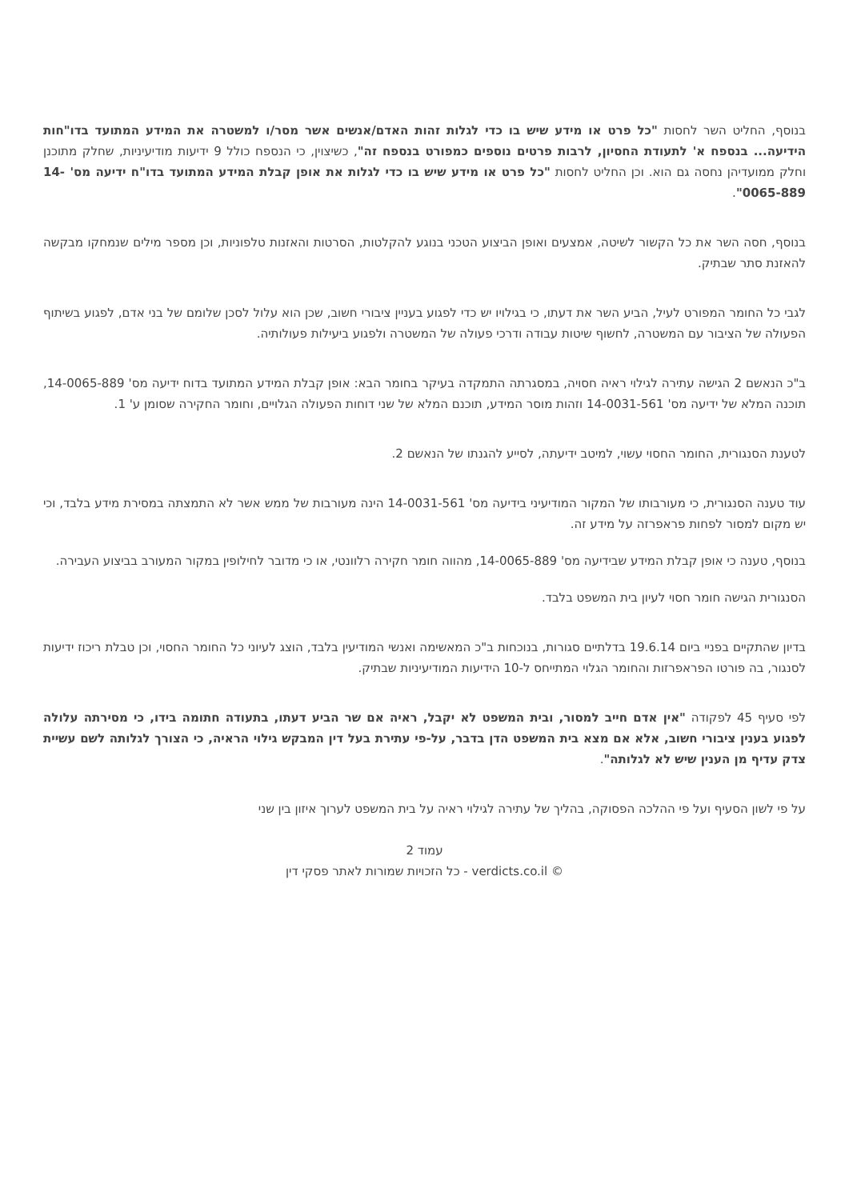בנוסף, החליט השר לחסות "כל פרט או מידע שיש בו כדי לגלות זהות האדם/אנשים אשר מסר/ו למשטרה את המידע המתועד בדו"חות הידיעה... בנספח א' לתעודת החסיון, לרבות פרטים נוספים כמפורט בנספח זה", כשיצוין, כי הנספח כולל 9 ידיעות מודיעיניות, שחלק מתוכנן וחלק ממועדיהן נחסה גם הוא. וכן החליט לחסות "כל פרט או מידע שיש בו כדי לגלות את אופן קבלת המידע המתועד בדו"ח ידיעה מס' 14-0065-889".
בנוסף, חסה השר את כל הקשור לשיטה, אמצעים ואופן הביצוע הטכני בנוגע להקלטות, הסרטות והאזנות טלפוניות, וכן מספר מילים שנמחקו מבקשה להאזנת סתר שבתיק.
לגבי כל החומר המפורט לעיל, הביע השר את דעתו, כי בגילויו יש כדי לפגוע בעניין ציבורי חשוב, שכן הוא עלול לסכן שלומם של בני אדם, לפגוע בשיתוף הפעולה של הציבור עם המשטרה, לחשוף שיטות עבודה ודרכי פעולה של המשטרה ולפגוע ביעילות פעולותיה.
ב"כ הנאשם 2 הגישה עתירה לגילוי ראיה חסויה, במסגרתה התמקדה בעיקר בחומר הבא: אופן קבלת המידע המתועד בדוח ידיעה מס' 14-0065-889, תוכנה המלא של ידיעה מס' 14-0031-561 וזהות מוסר המידע, תוכנם המלא של שני דוחות הפעולה הגלויים, וחומר החקירה שסומן ע' 1.
לטענת הסנגורית, החומר החסוי עשוי, למיטב ידיעתה, לסייע להגנתו של הנאשם 2.
עוד טענה הסנגורית, כי מעורבותו של המקור המודיעיני בידיעה מס' 14-0031-561 הינה מעורבות של ממש אשר לא התמצתה במסירת מידע בלבד, וכי יש מקום למסור לפחות פראפרזה על מידע זה.
בנוסף, טענה כי אופן קבלת המידע שבידיעה מס' 14-0065-889, מהווה חומר חקירה רלוונטי, או כי מדובר לחילופין במקור המעורב בביצוע העבירה.
הסנגורית הגישה חומר חסוי לעיון בית המשפט בלבד.
בדיון שהתקיים בפניי ביום 19.6.14 בדלתיים סגורות, בנוכחות ב"כ המאשימה ואנשי המודיעין בלבד, הוצג לעיוני כל החומר החסוי, וכן טבלת ריכוז ידיעות לסנגור, בה פורטו הפראפרזות והחומר הגלוי המתייחס ל-10 הידיעות המודיעיניות שבתיק.
לפי סעיף 45 לפקודה "אין אדם חייב למסור, ובית המשפט לא יקבל, ראיה אם שר הביע דעתו, בתעודה חתומה בידו, כי מסירתה עלולה לפגוע בענין ציבורי חשוב, אלא אם מצא בית המשפט הדן בדבר, על-פי עתירת בעל דין המבקש גילוי הראיה, כי הצורך לגלותה לשם עשיית צדק עדיף מן הענין שיש לא לגלותה".
על פי לשון הסעיף ועל פי ההלכה הפסוקה, בהליך של עתירה לגילוי ראיה על בית המשפט לערוך איזון בין שני
עמוד 2
כל הזכויות שמורות לאתר פסקי דין - verdicts.co.il ©